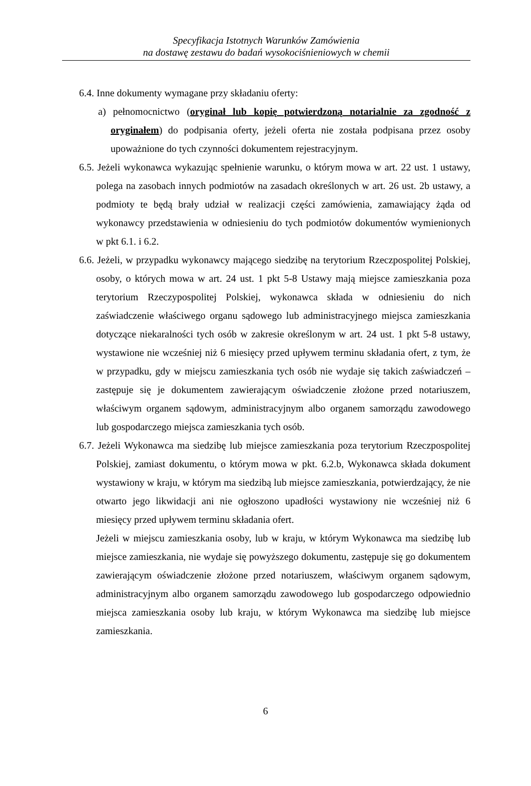Specyfikacja Istotnych Warunków Zamówienia
na dostawę zestawu do badań wysokociśnieniowych w chemii
6.4. Inne dokumenty wymagane przy składaniu oferty:
a) pełnomocnictwo (oryginał lub kopię potwierdzoną notarialnie za zgodność z oryginałem) do podpisania oferty, jeżeli oferta nie została podpisana przez osoby upoważnione do tych czynności dokumentem rejestracyjnym.
6.5. Jeżeli wykonawca wykazując spełnienie warunku, o którym mowa w art. 22 ust. 1 ustawy, polega na zasobach innych podmiotów na zasadach określonych w art. 26 ust. 2b ustawy, a podmioty te będą brały udział w realizacji części zamówienia, zamawiający żąda od wykonawcy przedstawienia w odniesieniu do tych podmiotów dokumentów wymienionych w pkt 6.1. i 6.2.
6.6. Jeżeli, w przypadku wykonawcy mającego siedzibę na terytorium Rzeczpospolitej Polskiej, osoby, o których mowa w art. 24 ust. 1 pkt 5-8 Ustawy mają miejsce zamieszkania poza terytorium Rzeczypospolitej Polskiej, wykonawca składa w odniesieniu do nich zaświadczenie właściwego organu sądowego lub administracyjnego miejsca zamieszkania dotyczące niekaralności tych osób w zakresie określonym w art. 24 ust. 1 pkt 5-8 ustawy, wystawione nie wcześniej niż 6 miesięcy przed upływem terminu składania ofert, z tym, że w przypadku, gdy w miejscu zamieszkania tych osób nie wydaje się takich zaświadczeń – zastępuje się je dokumentem zawierającym oświadczenie złożone przed notariuszem, właściwym organem sądowym, administracyjnym albo organem samorządu zawodowego lub gospodarczego miejsca zamieszkania tych osób.
6.7. Jeżeli Wykonawca ma siedzibę lub miejsce zamieszkania poza terytorium Rzeczpospolitej Polskiej, zamiast dokumentu, o którym mowa w pkt. 6.2.b, Wykonawca składa dokument wystawiony w kraju, w którym ma siedzibą lub miejsce zamieszkania, potwierdzający, że nie otwarto jego likwidacji ani nie ogłoszono upadłości wystawiony nie wcześniej niż 6 miesięcy przed upływem terminu składania ofert.
Jeżeli w miejscu zamieszkania osoby, lub w kraju, w którym Wykonawca ma siedzibę lub miejsce zamieszkania, nie wydaje się powyższego dokumentu, zastępuje się go dokumentem zawierającym oświadczenie złożone przed notariuszem, właściwym organem sądowym, administracyjnym albo organem samorządu zawodowego lub gospodarczego odpowiednio miejsca zamieszkania osoby lub kraju, w którym Wykonawca ma siedzibę lub miejsce zamieszkania.
6